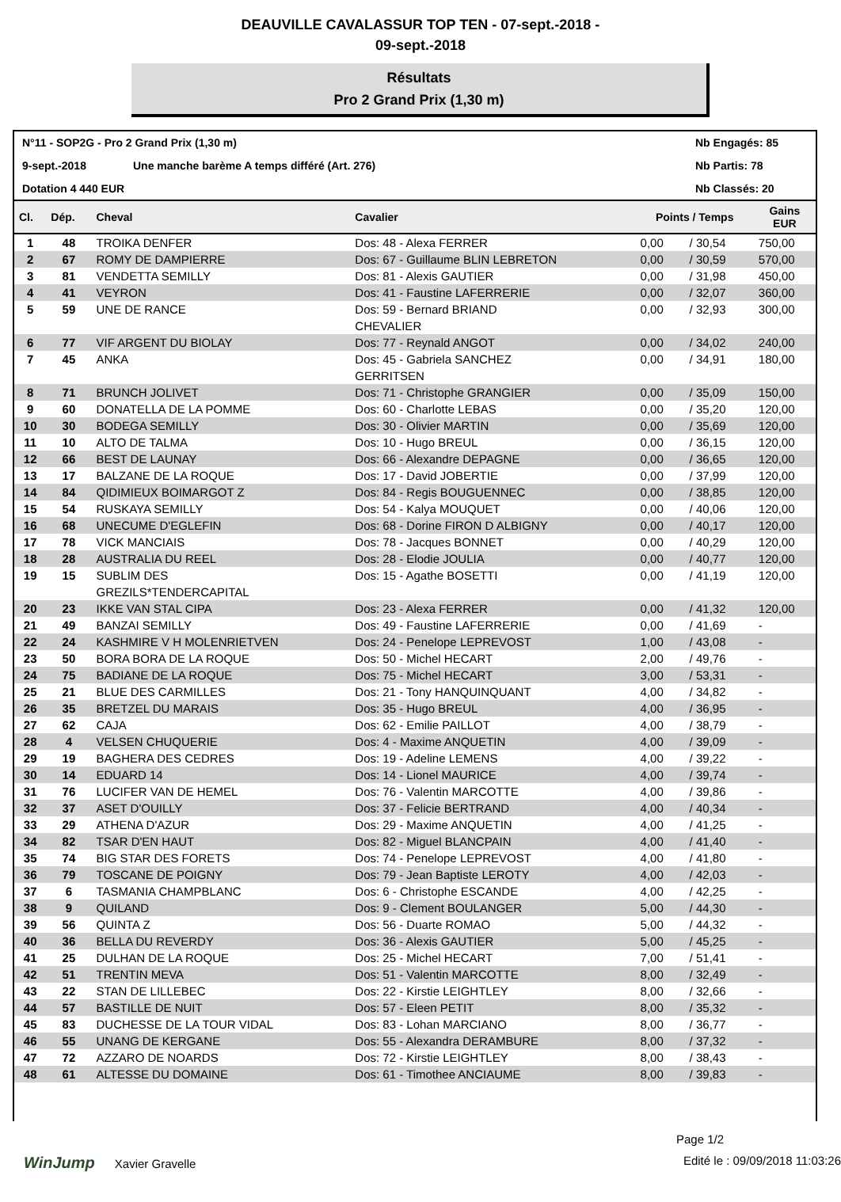DEAUVILLE CAVALASSUR TOP TEN - 07-sept.-2018 -
09-sept.-2018
Résultats
Pro 2 Grand Prix (1,30 m)
N°11 - SOP2G - Pro 2 Grand Prix (1,30 m) Nb Engagés: 85 9-sept.-2018 Une manche barème A temps différé (Art. 276) Nb Partis: 78 Dotation 4 440 EUR Nb Classés: 20
| Cl. | Dép. | Cheval | Cavalier | Points / Temps | | Gains EUR |
| --- | --- | --- | --- | --- | --- | --- |
| 1 | 48 | TROIKA DENFER | Dos: 48 - Alexa FERRER | 0,00 | / 30,54 | 750,00 |
| 2 | 67 | ROMY DE DAMPIERRE | Dos: 67 - Guillaume BLIN LEBRETON | 0,00 | / 30,59 | 570,00 |
| 3 | 81 | VENDETTA SEMILLY | Dos: 81 - Alexis GAUTIER | 0,00 | / 31,98 | 450,00 |
| 4 | 41 | VEYRON | Dos: 41 - Faustine LAFERRERIE | 0,00 | / 32,07 | 360,00 |
| 5 | 59 | UNE DE RANCE | Dos: 59 - Bernard BRIAND CHEVALIER | 0,00 | / 32,93 | 300,00 |
| 6 | 77 | VIF ARGENT DU BIOLAY | Dos: 77 - Reynald ANGOT | 0,00 | / 34,02 | 240,00 |
| 7 | 45 | ANKA | Dos: 45 - Gabriela SANCHEZ GERRITSEN | 0,00 | / 34,91 | 180,00 |
| 8 | 71 | BRUNCH JOLIVET | Dos: 71 - Christophe GRANGIER | 0,00 | / 35,09 | 150,00 |
| 9 | 60 | DONATELLA DE LA POMME | Dos: 60 - Charlotte LEBAS | 0,00 | / 35,20 | 120,00 |
| 10 | 30 | BODEGA SEMILLY | Dos: 30 - Olivier MARTIN | 0,00 | / 35,69 | 120,00 |
| 11 | 10 | ALTO DE TALMA | Dos: 10 - Hugo BREUL | 0,00 | / 36,15 | 120,00 |
| 12 | 66 | BEST DE LAUNAY | Dos: 66 - Alexandre DEPAGNE | 0,00 | / 36,65 | 120,00 |
| 13 | 17 | BALZANE DE LA ROQUE | Dos: 17 - David JOBERTIE | 0,00 | / 37,99 | 120,00 |
| 14 | 84 | QIDIMIEUX BOIMARGOT Z | Dos: 84 - Regis BOUGUENNEC | 0,00 | / 38,85 | 120,00 |
| 15 | 54 | RUSKAYA SEMILLY | Dos: 54 - Kalya MOUQUET | 0,00 | / 40,06 | 120,00 |
| 16 | 68 | UNECUME D'EGLEFIN | Dos: 68 - Dorine FIRON D ALBIGNY | 0,00 | / 40,17 | 120,00 |
| 17 | 78 | VICK MANCIAIS | Dos: 78 - Jacques BONNET | 0,00 | / 40,29 | 120,00 |
| 18 | 28 | AUSTRALIA DU REEL | Dos: 28 - Elodie JOULIA | 0,00 | / 40,77 | 120,00 |
| 19 | 15 | SUBLIM DES GREZILS*TENDERCAPITAL | Dos: 15 - Agathe BOSETTI | 0,00 | / 41,19 | 120,00 |
| 20 | 23 | IKKE VAN STAL CIPA | Dos: 23 - Alexa FERRER | 0,00 | / 41,32 | 120,00 |
| 21 | 49 | BANZAI SEMILLY | Dos: 49 - Faustine LAFERRERIE | 0,00 | / 41,69 | - |
| 22 | 24 | KASHMIRE V H MOLENRIETVEN | Dos: 24 - Penelope LEPREVOST | 1,00 | / 43,08 | - |
| 23 | 50 | BORA BORA DE LA ROQUE | Dos: 50 - Michel HECART | 2,00 | / 49,76 | - |
| 24 | 75 | BADIANE DE LA ROQUE | Dos: 75 - Michel HECART | 3,00 | / 53,31 | - |
| 25 | 21 | BLUE DES CARMILLES | Dos: 21 - Tony HANQUINQUANT | 4,00 | / 34,82 | - |
| 26 | 35 | BRETZEL DU MARAIS | Dos: 35 - Hugo BREUL | 4,00 | / 36,95 | - |
| 27 | 62 | CAJA | Dos: 62 - Emilie PAILLOT | 4,00 | / 38,79 | - |
| 28 | 4 | VELSEN CHUQUERIE | Dos: 4 - Maxime ANQUETIN | 4,00 | / 39,09 | - |
| 29 | 19 | BAGHERA DES CEDRES | Dos: 19 - Adeline LEMENS | 4,00 | / 39,22 | - |
| 30 | 14 | EDUARD 14 | Dos: 14 - Lionel MAURICE | 4,00 | / 39,74 | - |
| 31 | 76 | LUCIFER VAN DE HEMEL | Dos: 76 - Valentin MARCOTTE | 4,00 | / 39,86 | - |
| 32 | 37 | ASET D'OUILLY | Dos: 37 - Felicie BERTRAND | 4,00 | / 40,34 | - |
| 33 | 29 | ATHENA D'AZUR | Dos: 29 - Maxime ANQUETIN | 4,00 | / 41,25 | - |
| 34 | 82 | TSAR D'EN HAUT | Dos: 82 - Miguel BLANCPAIN | 4,00 | / 41,40 | - |
| 35 | 74 | BIG STAR DES FORETS | Dos: 74 - Penelope LEPREVOST | 4,00 | / 41,80 | - |
| 36 | 79 | TOSCANE DE POIGNY | Dos: 79 - Jean Baptiste LEROTY | 4,00 | / 42,03 | - |
| 37 | 6 | TASMANIA CHAMPBLANC | Dos: 6 - Christophe ESCANDE | 4,00 | / 42,25 | - |
| 38 | 9 | QUILAND | Dos: 9 - Clement BOULANGER | 5,00 | / 44,30 | - |
| 39 | 56 | QUINTA Z | Dos: 56 - Duarte ROMAO | 5,00 | / 44,32 | - |
| 40 | 36 | BELLA DU REVERDY | Dos: 36 - Alexis GAUTIER | 5,00 | / 45,25 | - |
| 41 | 25 | DULHAN DE LA ROQUE | Dos: 25 - Michel HECART | 7,00 | / 51,41 | - |
| 42 | 51 | TRENTIN MEVA | Dos: 51 - Valentin MARCOTTE | 8,00 | / 32,49 | - |
| 43 | 22 | STAN DE LILLEBEC | Dos: 22 - Kirstie LEIGHTLEY | 8,00 | / 32,66 | - |
| 44 | 57 | BASTILLE DE NUIT | Dos: 57 - Eleen PETIT | 8,00 | / 35,32 | - |
| 45 | 83 | DUCHESSE DE LA TOUR VIDAL | Dos: 83 - Lohan MARCIANO | 8,00 | / 36,77 | - |
| 46 | 55 | UNANG DE KERGANE | Dos: 55 - Alexandra DERAMBURE | 8,00 | / 37,32 | - |
| 47 | 72 | AZZARO DE NOARDS | Dos: 72 - Kirstie LEIGHTLEY | 8,00 | / 38,43 | - |
| 48 | 61 | ALTESSE DU DOMAINE | Dos: 61 - Timothee ANCIAUME | 8,00 | / 39,83 | - |
Page 1/2
WinJump Xavier Gravelle Edité le : 09/09/2018 11:03:26